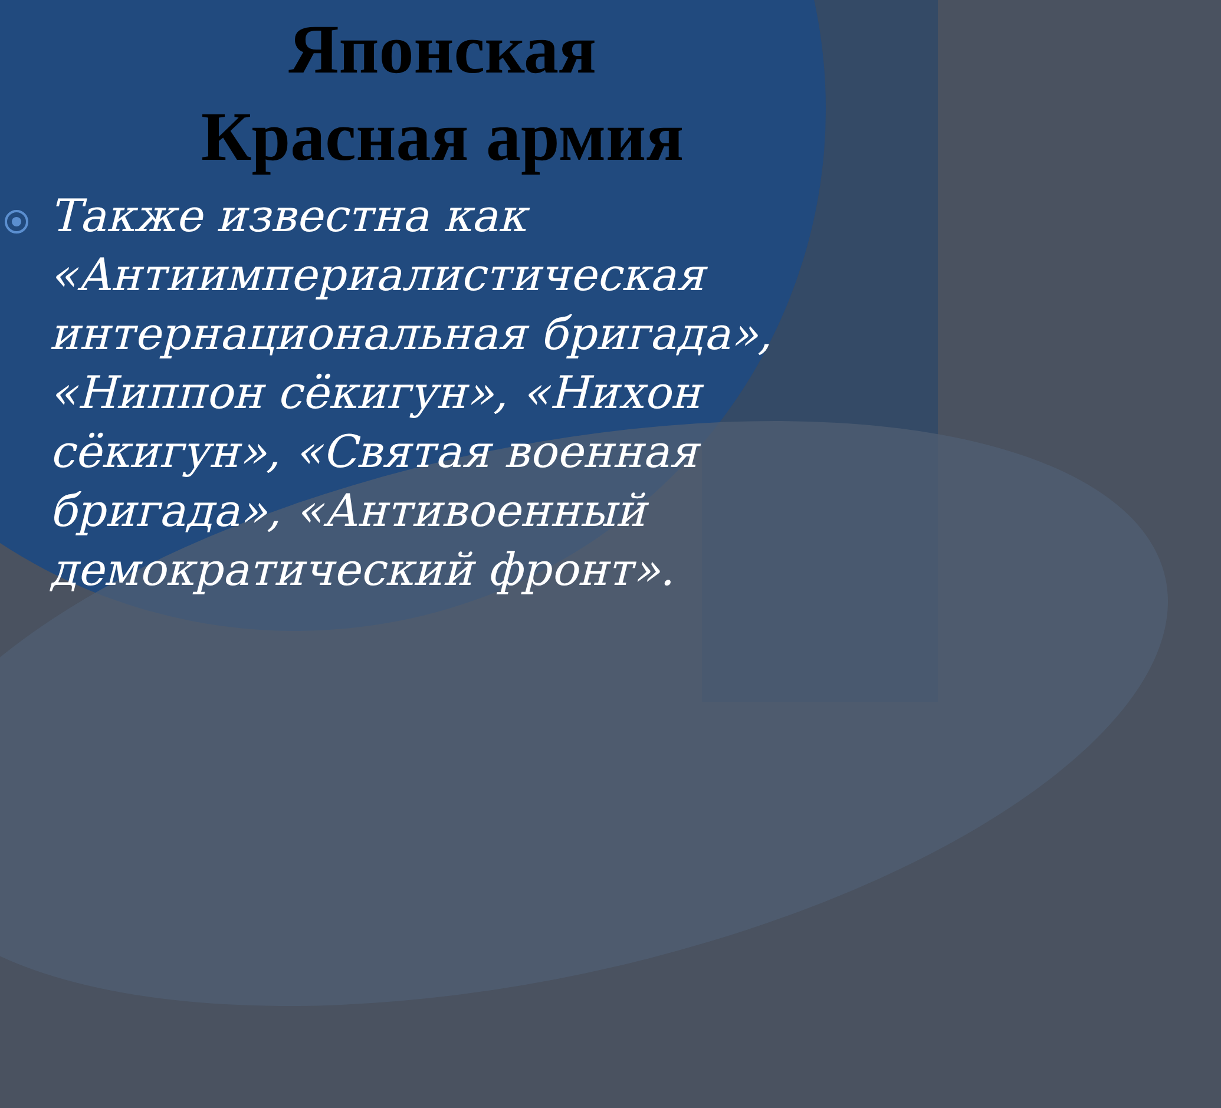Японская
Красная армия
Также известна как «Антиимпериалистическая интернациональная бригада», «Ниппон сёкигун», «Нихон сёкигун», «Святая военная бригада», «Антивоенный демократический фронт».